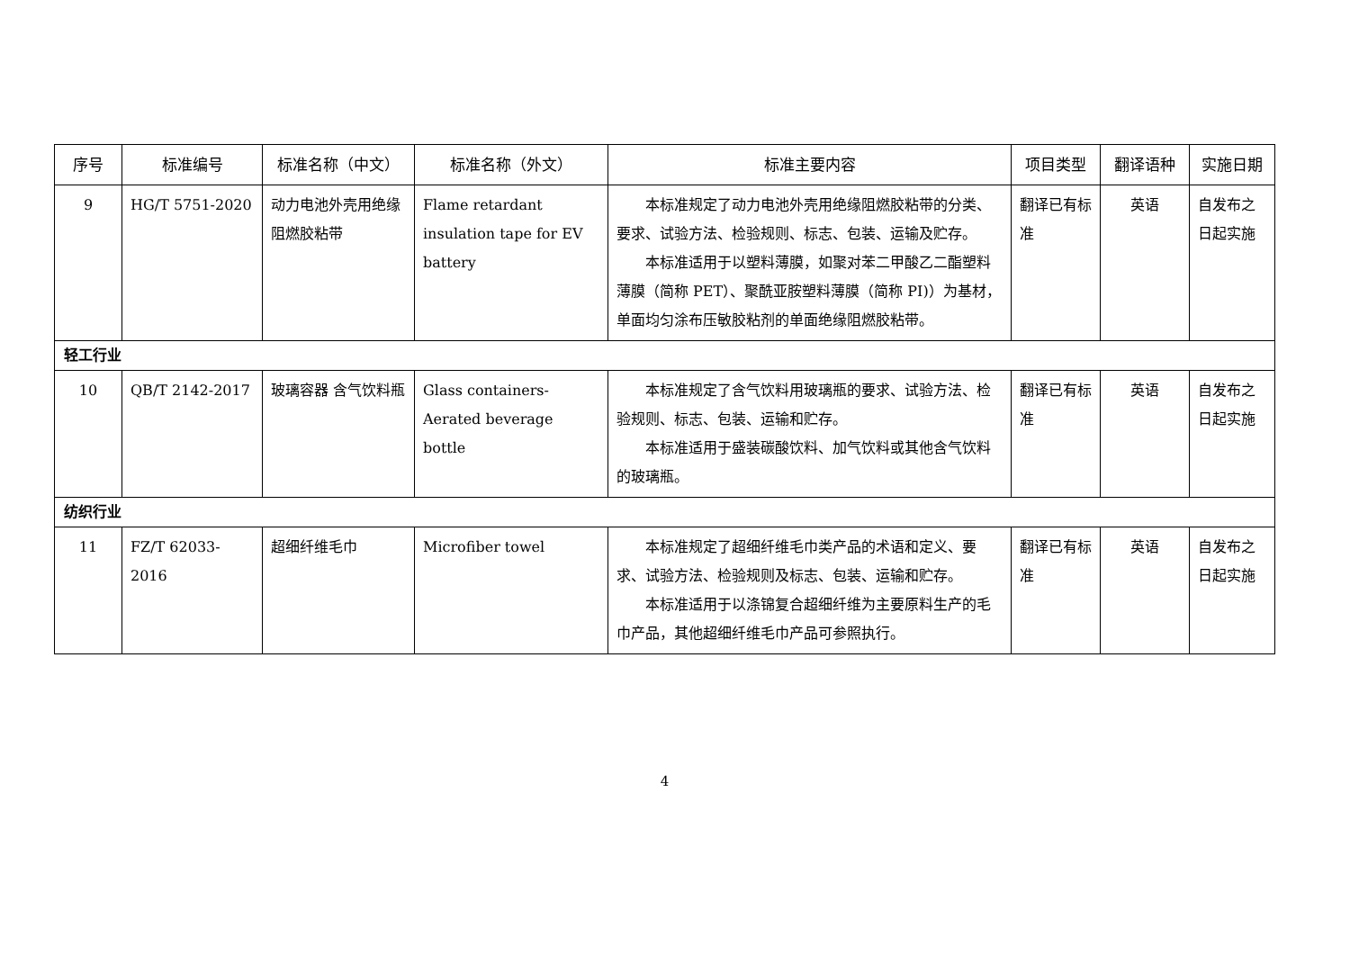| 序号 | 标准编号 | 标准名称（中文） | 标准名称（外文） | 标准主要内容 | 项目类型 | 翻译语种 | 实施日期 |
| --- | --- | --- | --- | --- | --- | --- | --- |
| 9 | HG/T 5751-2020 | 动力电池外壳用绝缘阻燃胶粘带 | Flame retardant insulation tape for EV battery | 本标准规定了动力电池外壳用绝缘阻燃胶粘带的分类、要求、试验方法、检验规则、标志、包装、运输及贮存。 本标准适用于以塑料薄膜，如聚对苯二甲酸乙二酯塑料薄膜（简称 PET）、聚酰亚胺塑料薄膜（简称 PI)）为基材，单面均匀涂布压敏胶粘剂的单面绝缘阻燃胶粘带。 | 翻译已有标准 | 英语 | 自发布之日起实施 |
| 轻工行业 | | | | | | | |
| 10 | QB/T 2142-2017 | 玻璃容器 含气饮料瓶 | Glass containers- Aerated beverage bottle | 本标准规定了含气饮料用玻璃瓶的要求、试验方法、检验规则、标志、包装、运输和贮存。 本标准适用于盛装碳酸饮料、加气饮料或其他含气饮料的玻璃瓶。 | 翻译已有标准 | 英语 | 自发布之日起实施 |
| 纺织行业 | | | | | | | |
| 11 | FZ/T 62033-2016 | 超细纤维毛巾 | Microfiber towel | 本标准规定了超细纤维毛巾类产品的术语和定义、要求、试验方法、检验规则及标志、包装、运输和贮存。 本标准适用于以涤锦复合超细纤维为主要原料生产的毛巾产品，其他超细纤维毛巾产品可参照执行。 | 翻译已有标准 | 英语 | 自发布之日起实施 |
4